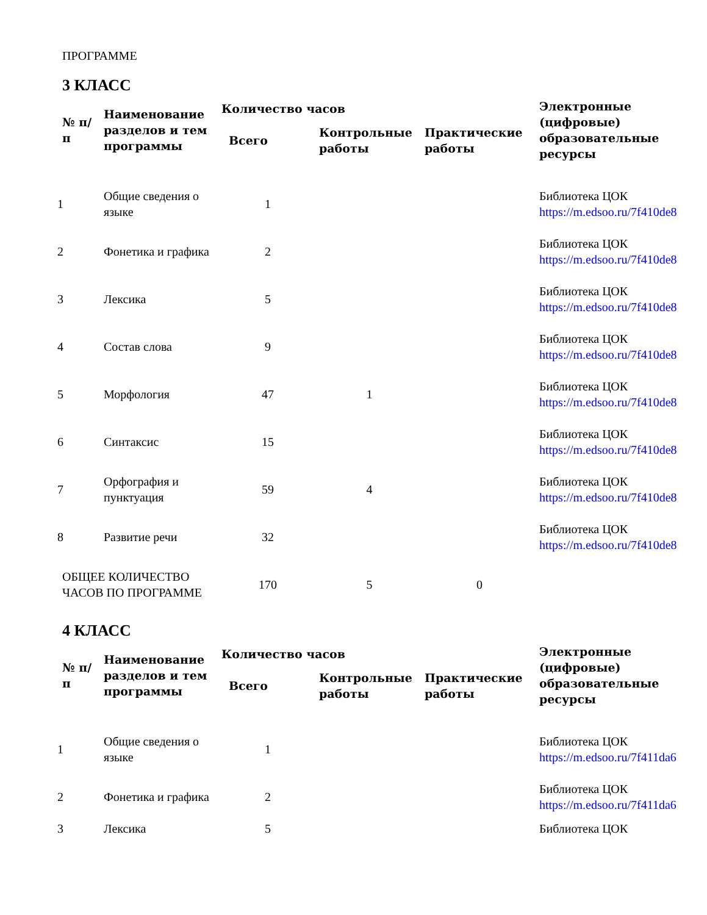ПРОГРАММЕ
3 КЛАСС
| № п/п | Наименование разделов и тем программы | Количество часов | | | Электронные (цифровые) образовательные ресурсы |
| --- | --- | --- | --- | --- | --- |
| | | Всего | Контрольные работы | Практические работы | |
| 1 | Общие сведения о языке | 1 | | | Библиотека ЦОК https://m.edsoo.ru/7f410de8 |
| 2 | Фонетика и графика | 2 | | | Библиотека ЦОК https://m.edsoo.ru/7f410de8 |
| 3 | Лексика | 5 | | | Библиотека ЦОК https://m.edsoo.ru/7f410de8 |
| 4 | Состав слова | 9 | | | Библиотека ЦОК https://m.edsoo.ru/7f410de8 |
| 5 | Морфология | 47 | 1 | | Библиотека ЦОК https://m.edsoo.ru/7f410de8 |
| 6 | Синтаксис | 15 | | | Библиотека ЦОК https://m.edsoo.ru/7f410de8 |
| 7 | Орфография и пунктуация | 59 | 4 | | Библиотека ЦОК https://m.edsoo.ru/7f410de8 |
| 8 | Развитие речи | 32 | | | Библиотека ЦОК https://m.edsoo.ru/7f410de8 |
| ОБЩЕЕ КОЛИЧЕСТВО ЧАСОВ ПО ПРОГРАММЕ | | 170 | 5 | 0 | |
4 КЛАСС
| № п/п | Наименование разделов и тем программы | Количество часов | | | Электронные (цифровые) образовательные ресурсы |
| --- | --- | --- | --- | --- | --- |
| | | Всего | Контрольные работы | Практические работы | |
| 1 | Общие сведения о языке | 1 | | | Библиотека ЦОК https://m.edsoo.ru/7f411da6 |
| 2 | Фонетика и графика | 2 | | | Библиотека ЦОК https://m.edsoo.ru/7f411da6 |
| 3 | Лексика | 5 | | | Библиотека ЦОК |